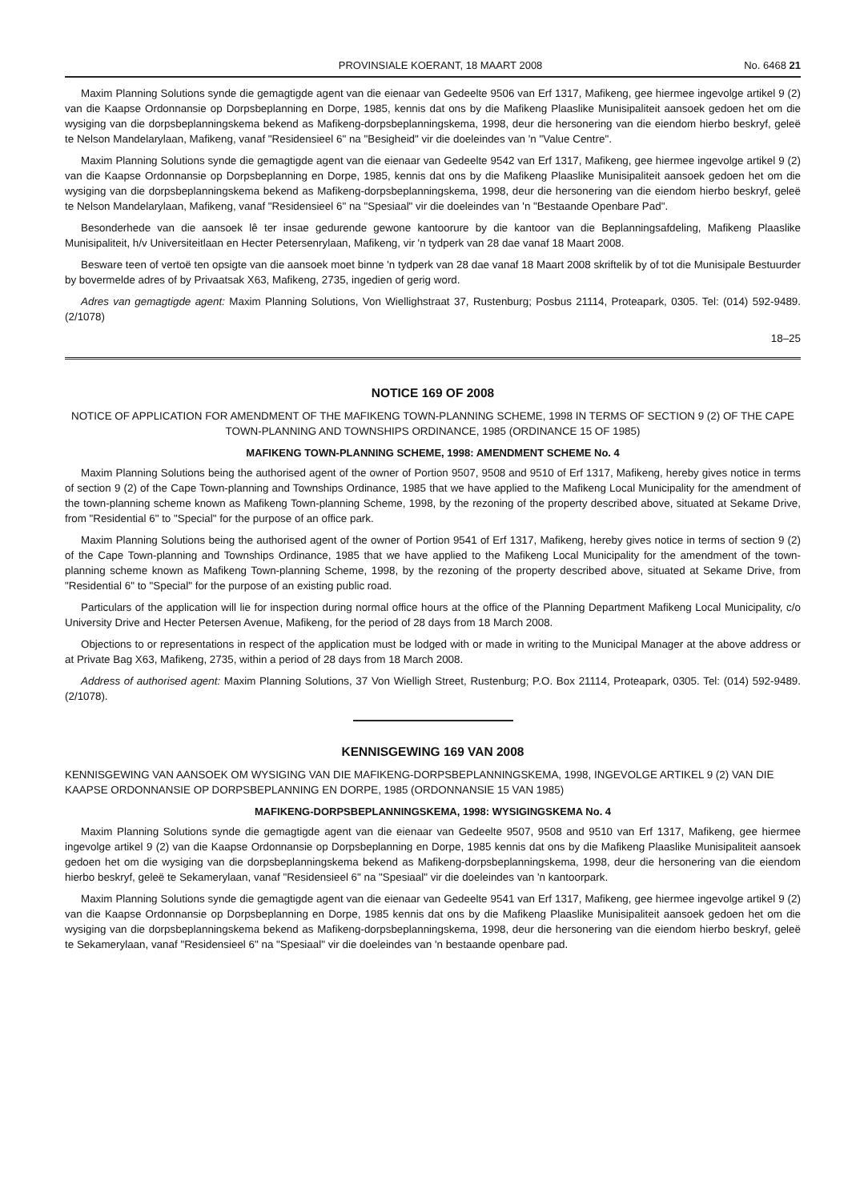PROVINSIALE KOERANT, 18 MAART 2008 No. 6468 21
Maxim Planning Solutions synde die gemagtigde agent van die eienaar van Gedeelte 9506 van Erf 1317, Mafikeng, gee hiermee ingevolge artikel 9 (2) van die Kaapse Ordonnansie op Dorpsbeplanning en Dorpe, 1985, kennis dat ons by die Mafikeng Plaaslike Munisipaliteit aansoek gedoen het om die wysiging van die dorpsbeplanningskema bekend as Mafikeng-dorpsbeplanningskema, 1998, deur die hersonering van die eiendom hierbo beskryf, geleë te Nelson Mandelarylaan, Mafikeng, vanaf "Residensieel 6" na "Besigheid" vir die doeleindes van 'n "Value Centre".
Maxim Planning Solutions synde die gemagtigde agent van die eienaar van Gedeelte 9542 van Erf 1317, Mafikeng, gee hiermee ingevolge artikel 9 (2) van die Kaapse Ordonnansie op Dorpsbeplanning en Dorpe, 1985, kennis dat ons by die Mafikeng Plaaslike Munisipaliteit aansoek gedoen het om die wysiging van die dorpsbeplanningskema bekend as Mafikeng-dorpsbeplanningskema, 1998, deur die hersonering van die eiendom hierbo beskryf, geleë te Nelson Mandelarylaan, Mafikeng, vanaf "Residensieel 6" na "Spesiaal" vir die doeleindes van 'n "Bestaande Openbare Pad".
Besonderhede van die aansoek lê ter insae gedurende gewone kantoorure by die kantoor van die Beplanningsafdeling, Mafikeng Plaaslike Munisipaliteit, h/v Universiteitlaan en Hecter Petersenrylaan, Mafikeng, vir 'n tydperk van 28 dae vanaf 18 Maart 2008.
Besware teen of vertoë ten opsigte van die aansoek moet binne 'n tydperk van 28 dae vanaf 18 Maart 2008 skriftelik by of tot die Munisipale Bestuurder by bovermelde adres of by Privaatsak X63, Mafikeng, 2735, ingedien of gerig word.
Adres van gemagtigde agent: Maxim Planning Solutions, Von Wiellighstraat 37, Rustenburg; Posbus 21114, Proteapark, 0305. Tel: (014) 592-9489. (2/1078)
18–25
NOTICE 169 OF 2008
NOTICE OF APPLICATION FOR AMENDMENT OF THE MAFIKENG TOWN-PLANNING SCHEME, 1998 IN TERMS OF SECTION 9 (2) OF THE CAPE TOWN-PLANNING AND TOWNSHIPS ORDINANCE, 1985 (ORDINANCE 15 OF 1985)
MAFIKENG TOWN-PLANNING SCHEME, 1998: AMENDMENT SCHEME No. 4
Maxim Planning Solutions being the authorised agent of the owner of Portion 9507, 9508 and 9510 of Erf 1317, Mafikeng, hereby gives notice in terms of section 9 (2) of the Cape Town-planning and Townships Ordinance, 1985 that we have applied to the Mafikeng Local Municipality for the amendment of the town-planning scheme known as Mafikeng Town-planning Scheme, 1998, by the rezoning of the property described above, situated at Sekame Drive, from "Residential 6" to "Special" for the purpose of an office park.
Maxim Planning Solutions being the authorised agent of the owner of Portion 9541 of Erf 1317, Mafikeng, hereby gives notice in terms of section 9 (2) of the Cape Town-planning and Townships Ordinance, 1985 that we have applied to the Mafikeng Local Municipality for the amendment of the town-planning scheme known as Mafikeng Town-planning Scheme, 1998, by the rezoning of the property described above, situated at Sekame Drive, from "Residential 6" to "Special" for the purpose of an existing public road.
Particulars of the application will lie for inspection during normal office hours at the office of the Planning Department Mafikeng Local Municipality, c/o University Drive and Hecter Petersen Avenue, Mafikeng, for the period of 28 days from 18 March 2008.
Objections to or representations in respect of the application must be lodged with or made in writing to the Municipal Manager at the above address or at Private Bag X63, Mafikeng, 2735, within a period of 28 days from 18 March 2008.
Address of authorised agent: Maxim Planning Solutions, 37 Von Wielligh Street, Rustenburg; P.O. Box 21114, Proteapark, 0305. Tel: (014) 592-9489. (2/1078).
KENNISGEWING 169 VAN 2008
KENNISGEWING VAN AANSOEK OM WYSIGING VAN DIE MAFIKENG-DORPSBEPLANNINGSKEMA, 1998, INGEVOLGE ARTIKEL 9 (2) VAN DIE KAAPSE ORDONNANSIE OP DORPSBEPLANNING EN DORPE, 1985 (ORDONNANSIE 15 VAN 1985)
MAFIKENG-DORPSBEPLANNINGSKEMA, 1998: WYSIGINGSKEMA No. 4
Maxim Planning Solutions synde die gemagtigde agent van die eienaar van Gedeelte 9507, 9508 and 9510 van Erf 1317, Mafikeng, gee hiermee ingevolge artikel 9 (2) van die Kaapse Ordonnansie op Dorpsbeplanning en Dorpe, 1985 kennis dat ons by die Mafikeng Plaaslike Munisipaliteit aansoek gedoen het om die wysiging van die dorpsbeplanningskema bekend as Mafikeng-dorpsbeplanningskema, 1998, deur die hersonering van die eiendom hierbo beskryf, geleë te Sekamerylaan, vanaf "Residensieel 6" na "Spesiaal" vir die doeleindes van 'n kantoorpark.
Maxim Planning Solutions synde die gemagtigde agent van die eienaar van Gedeelte 9541 van Erf 1317, Mafikeng, gee hiermee ingevolge artikel 9 (2) van die Kaapse Ordonnansie op Dorpsbeplanning en Dorpe, 1985 kennis dat ons by die Mafikeng Plaaslike Munisipaliteit aansoek gedoen het om die wysiging van die dorpsbeplanningskema bekend as Mafikeng-dorpsbeplanningskema, 1998, deur die hersonering van die eiendom hierbo beskryf, geleë te Sekamerylaan, vanaf "Residensieel 6" na "Spesiaal" vir die doeleindes van 'n bestaande openbare pad.